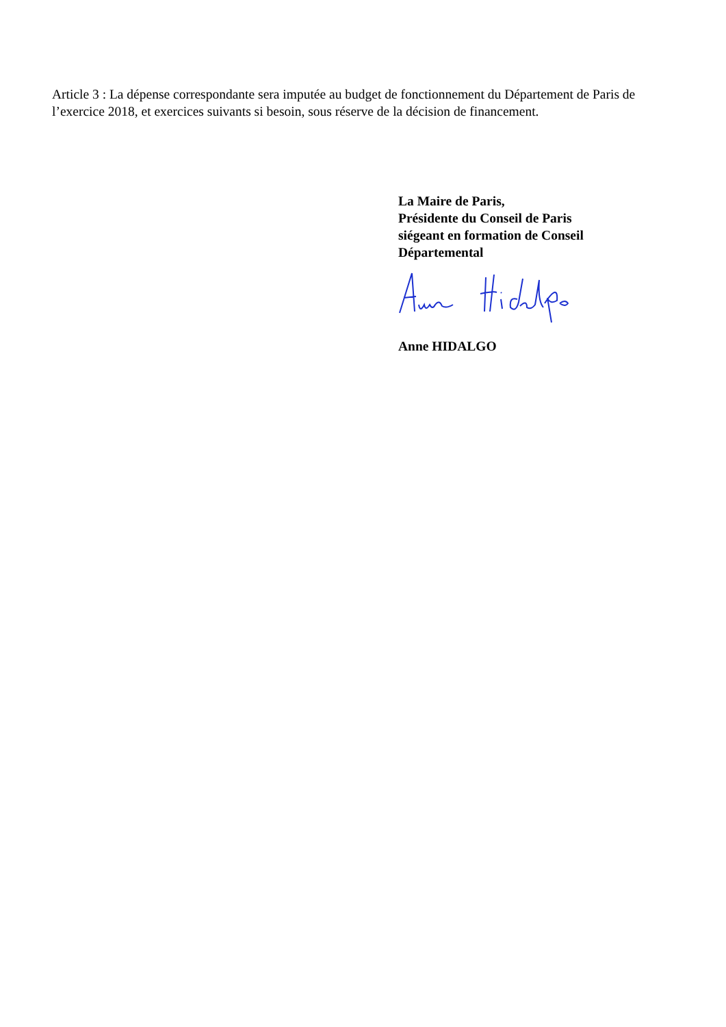Article 3 : La dépense correspondante sera imputée au budget de fonctionnement du Département de Paris de l’exercice 2018, et exercices suivants si besoin, sous réserve de la décision de financement.
La Maire de Paris,
Présidente du Conseil de Paris
siégeant en formation de Conseil
Départemental
Anne HIDALGO